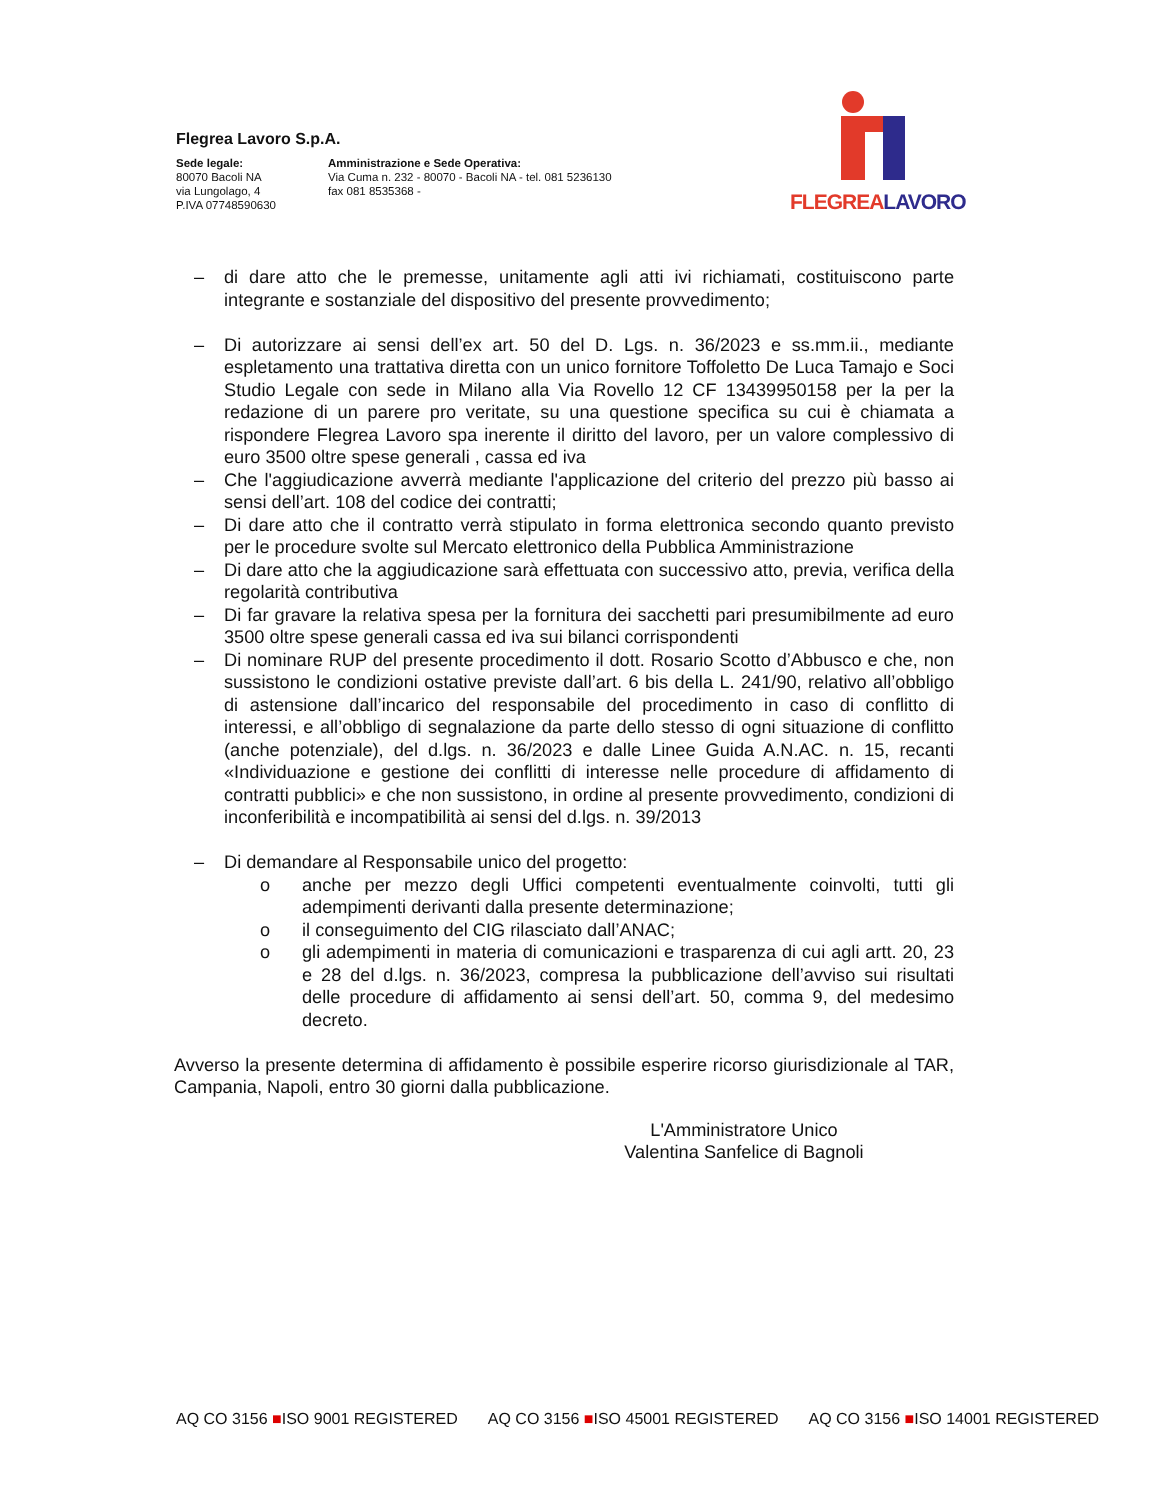Flegrea Lavoro S.p.A.
Sede legale:
80070 Bacoli NA
via Lungolago, 4
P.IVA 07748590630
Amministrazione e Sede Operativa:
Via Cuma n. 232 - 80070 - Bacoli NA - tel. 081 5236130
fax 081 8535368 -
FLEGREALAVORO
– di dare atto che le premesse, unitamente agli atti ivi richiamati, costituiscono parte integrante e sostanziale del dispositivo del presente provvedimento;
– Di autorizzare ai sensi dell’ex art. 50 del D. Lgs. n. 36/2023 e ss.mm.ii., mediante espletamento una trattativa diretta con un unico fornitore Toffoletto De Luca Tamajo e Soci Studio Legale con sede in Milano alla Via Rovello 12 CF 13439950158 per la per la redazione di un parere pro veritate, su una questione specifica su cui è chiamata a rispondere Flegrea Lavoro spa inerente il diritto del lavoro, per un valore complessivo di euro 3500 oltre spese generali , cassa ed iva
– Che l'aggiudicazione avverrà mediante l'applicazione del criterio del prezzo più basso ai sensi dell’art. 108 del codice dei contratti;
– Di dare atto che il contratto verrà stipulato in forma elettronica secondo quanto previsto per le procedure svolte sul Mercato elettronico della Pubblica Amministrazione
– Di dare atto che la aggiudicazione sarà effettuata con successivo atto, previa, verifica della regolarità contributiva
– Di far gravare la relativa spesa per la fornitura dei sacchetti pari presumibilmente ad euro 3500 oltre spese generali cassa ed iva sui bilanci corrispondenti
– Di nominare RUP del presente procedimento il dott. Rosario Scotto d’Abbusco e che, non sussistono le condizioni ostative previste dall’art. 6 bis della L. 241/90, relativo all’obbligo di astensione dall’incarico del responsabile del procedimento in caso di conflitto di interessi, e all’obbligo di segnalazione da parte dello stesso di ogni situazione di conflitto (anche potenziale), del d.lgs. n. 36/2023 e dalle Linee Guida A.N.AC. n. 15, recanti «Individuazione e gestione dei conflitti di interesse nelle procedure di affidamento di contratti pubblici» e che non sussistono, in ordine al presente provvedimento, condizioni di inconferibilità e incompatibilità ai sensi del d.lgs. n. 39/2013
– Di demandare al Responsabile unico del progetto:
o anche per mezzo degli Uffici competenti eventualmente coinvolti, tutti gli adempimenti derivanti dalla presente determinazione;
o il conseguimento del CIG rilasciato dall’ANAC;
o gli adempimenti in materia di comunicazioni e trasparenza di cui agli artt. 20, 23 e 28 del d.lgs. n. 36/2023, compresa la pubblicazione dell’avviso sui risultati delle procedure di affidamento ai sensi dell’art. 50, comma 9, del medesimo decreto.
Avverso la presente determina di affidamento è possibile esperire ricorso giurisdizionale al TAR, Campania, Napoli, entro 30 giorni dalla pubblicazione.
L'Amministratore Unico
Valentina Sanfelice di Bagnoli
AQ CO 3156 ■ISO 9001 REGISTERED
AQ CO 3156 ■ISO 45001 REGISTERED
AQ CO 3156 ■ISO 14001 REGISTERED